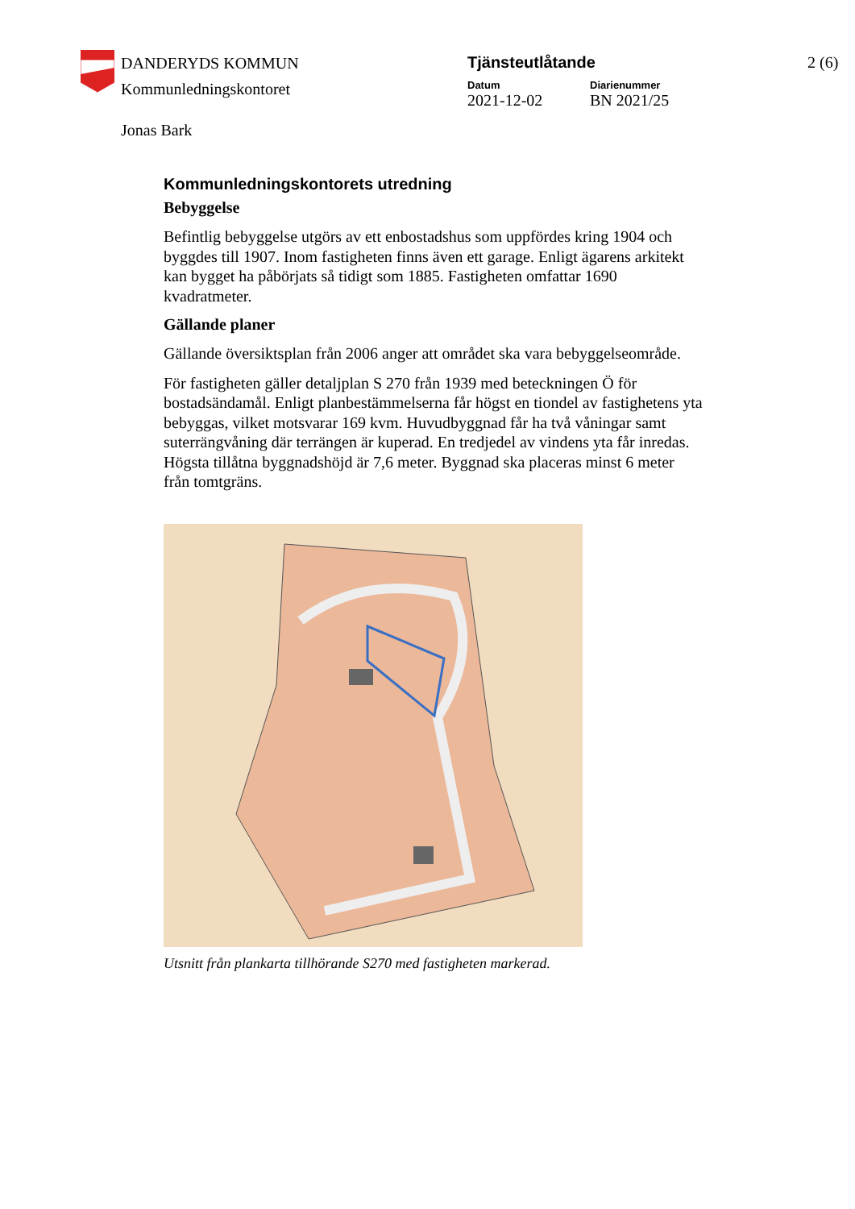DANDERYDS KOMMUN
Kommunledningskontoret
Tjänsteutlåtande
Datum
2021-12-02
Diarienummer
BN 2021/25
2 (6)
Jonas Bark
Kommunledningskontorets utredning
Bebyggelse
Befintlig bebyggelse utgörs av ett enbostadshus som uppfördes kring 1904 och byggdes till 1907. Inom fastigheten finns även ett garage. Enligt ägarens arkitekt kan bygget ha påbörjats så tidigt som 1885. Fastigheten omfattar 1690 kvadratmeter.
Gällande planer
Gällande översiktsplan från 2006 anger att området ska vara bebyggelseområde.
För fastigheten gäller detaljplan S 270 från 1939 med beteckningen Ö för bostadsändamål. Enligt planbestämmelserna får högst en tiondel av fastighetens yta bebyggas, vilket motsvarar 169 kvm. Huvudbyggnad får ha två våningar samt suterrängvåning där terrängen är kuperad. En tredjedel av vindens yta får inredas. Högsta tillåtna byggnadshöjd är 7,6 meter. Byggnad ska placeras minst 6 meter från tomtgräns.
Utsnitt från plankarta tillhörande S270 med fastigheten markerad.